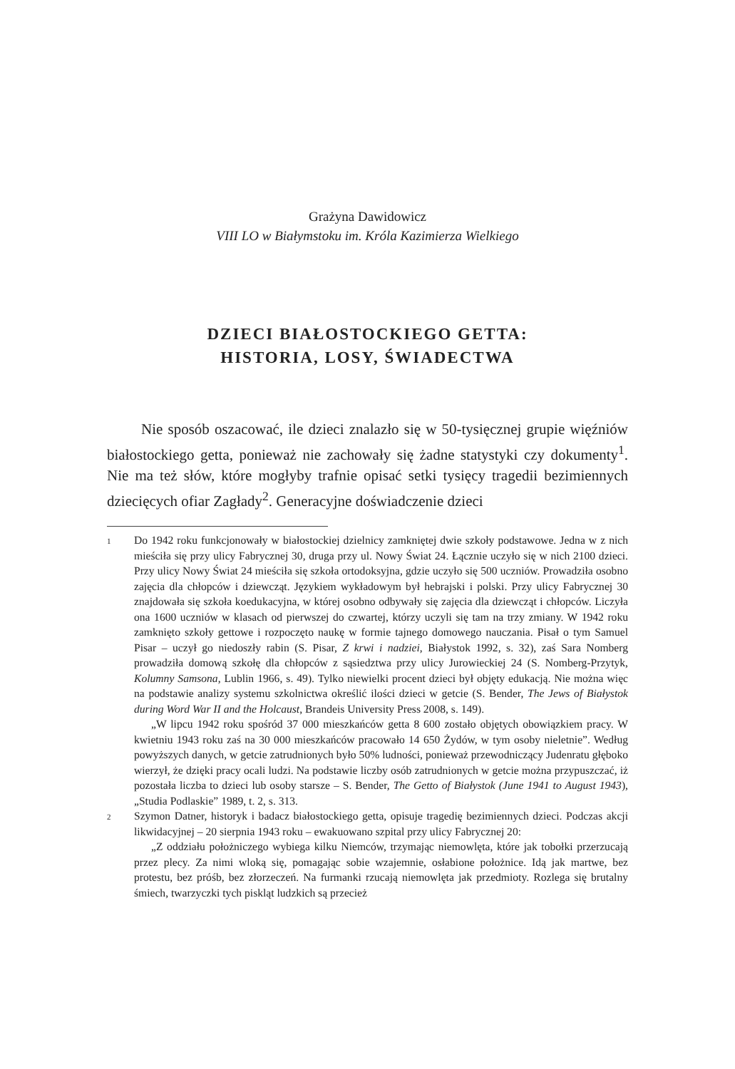Grażyna Dawidowicz
VIII LO w Białymstoku im. Króla Kazimierza Wielkiego
DZIECI BIAŁOSTOCKIEGO GETTA:
HISTORIA, LOSY, ŚWIADECTWA
Nie sposób oszacować, ile dzieci znalazło się w 50-tysięcznej grupie więźniów białostockiego getta, ponieważ nie zachowały się żadne statystyki czy dokumenty<sup>1</sup>. Nie ma też słów, które mogłyby trafnie opisać setki tysięcy tragedii bezimiennych dziecięcych ofiar Zagłady<sup>2</sup>. Generacyjne doświadczenie dzieci
1
Do 1942 roku funkcjonowały w białostockiej dzielnicy zamkniętej dwie szkoły podstawowe. Jedna w z nich mieściła się przy ulicy Fabrycznej 30, druga przy ul. Nowy Świat 24. Łącznie uczyło się w nich 2100 dzieci. Przy ulicy Nowy Świat 24 mieściła się szkoła ortodoksyjna, gdzie uczyło się 500 uczniów. Prowadziła osobno zajęcia dla chłopców i dziewcząt. Językiem wykładowym był hebrajski i polski. Przy ulicy Fabrycznej 30 znajdowała się szkoła koedukacyjna, w której osobno odbywały się zajęcia dla dziewcząt i chłopców. Liczyła ona 1600 uczniów w klasach od pierwszej do czwartej, którzy uczyli się tam na trzy zmiany. W 1942 roku zamknięto szkoły gettowe i rozpoczęto naukę w formie tajnego domowego nauczania. Pisał o tym Samuel Pisar – uczył go niedoszły rabin (S. Pisar, Z krwi i nadziei, Białystok 1992, s. 32), zaś Sara Nomberg prowadziła domową szkołę dla chłopców z sąsiedztwa przy ulicy Jurowieckiej 24 (S. Nomberg-Przytyk, Kolumny Samsona, Lublin 1966, s. 49). Tylko niewielki procent dzieci był objęty edukacją. Nie można więc na podstawie analizy systemu szkolnictwa określić ilości dzieci w getcie (S. Bender, The Jews of Białystok during Word War II and the Holcaust, Brandeis University Press 2008, s. 149).
„W lipcu 1942 roku spośród 37 000 mieszkańców getta 8 600 zostało objętych obowiązkiem pracy. W kwietniu 1943 roku zaś na 30 000 mieszkańców pracowało 14 650 Żydów, w tym osoby nieletnie”. Według powyższych danych, w getcie zatrudnionych było 50% ludności, ponieważ przewodniczący Judenratu głęboko wierzył, że dzięki pracy ocali ludzi. Na podstawie liczby osób zatrudnionych w getcie można przypuszczać, iż pozostała liczba to dzieci lub osoby starsze – S. Bender, The Getto of Białystok (June 1941 to August 1943), „Studia Podlaskie” 1989, t. 2, s. 313.
2
Szymon Datner, historyk i badacz białostockiego getta, opisuje tragedię bezimiennych dzieci. Podczas akcji likwidacyjnej – 20 sierpnia 1943 roku – ewakuowano szpital przy ulicy Fabrycznej 20:
„Z oddziału położniczego wybiega kilku Niemców, trzymając niemowlęta, które jak tobołki przerzucają przez plecy. Za nimi wloką się, pomagając sobie wzajemnie, osłabione położnice. Idą jak martwe, bez protestu, bez próśb, bez złorzeczeń. Na furmanki rzucają niemowlęta jak przedmioty. Rozlega się brutalny śmiech, twarzyczki tych piskląt ludzkich są przecież